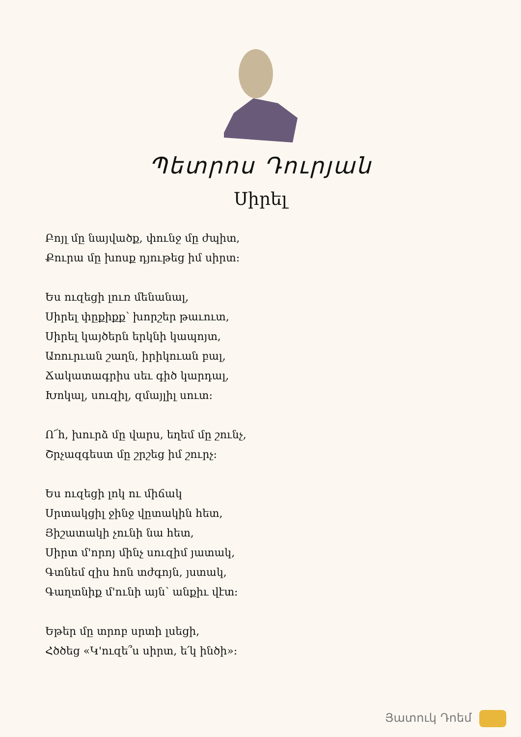Պետրոս Դուրյան
Սիրել
Բոյլ մը նայվածք, փունջ մը ժպիտ,
Քուրա մը խոսք դյութեց իմ սիրտ:
Ես ուզեցի լուռ մենանալ,
Սիրել փըքիքք՝ խորշեր թաւուտ,
Սիրել կայծերն երկնի կապոյտ,
Առուրւան շաղն, իրիկուան բալ,
Ճակատագրիս սեւ գիծ կարդալ,
Խոկալ, սուզիլ, զմայլիլ սուտ:
Ո՜հ, խուրձ մը վարս, եղեմ մը շունչ,
Շրչազգեստ մը շրշեց իմ շուրչ:
Ես ուզեցի լոկ ու միճակ
Սրտակցիլ ջինջ վըտակին հետ,
Յիշատակի չունի նա հետ,
Սիրտ մ'որոյ մինչ սուզիմ յատակ,
Գտնեմ զիս հոն տժգոյն, յստակ,
Գաղտնիք մ'ունի այն՝ անքիւ վէտ:
Եթեր մը տրոբ սրտի լսեցի,
Հծծեց «Կ'ուզե՞ս սիրտ, ե՛կ ինծի»:
Յատուկ Դոեմ